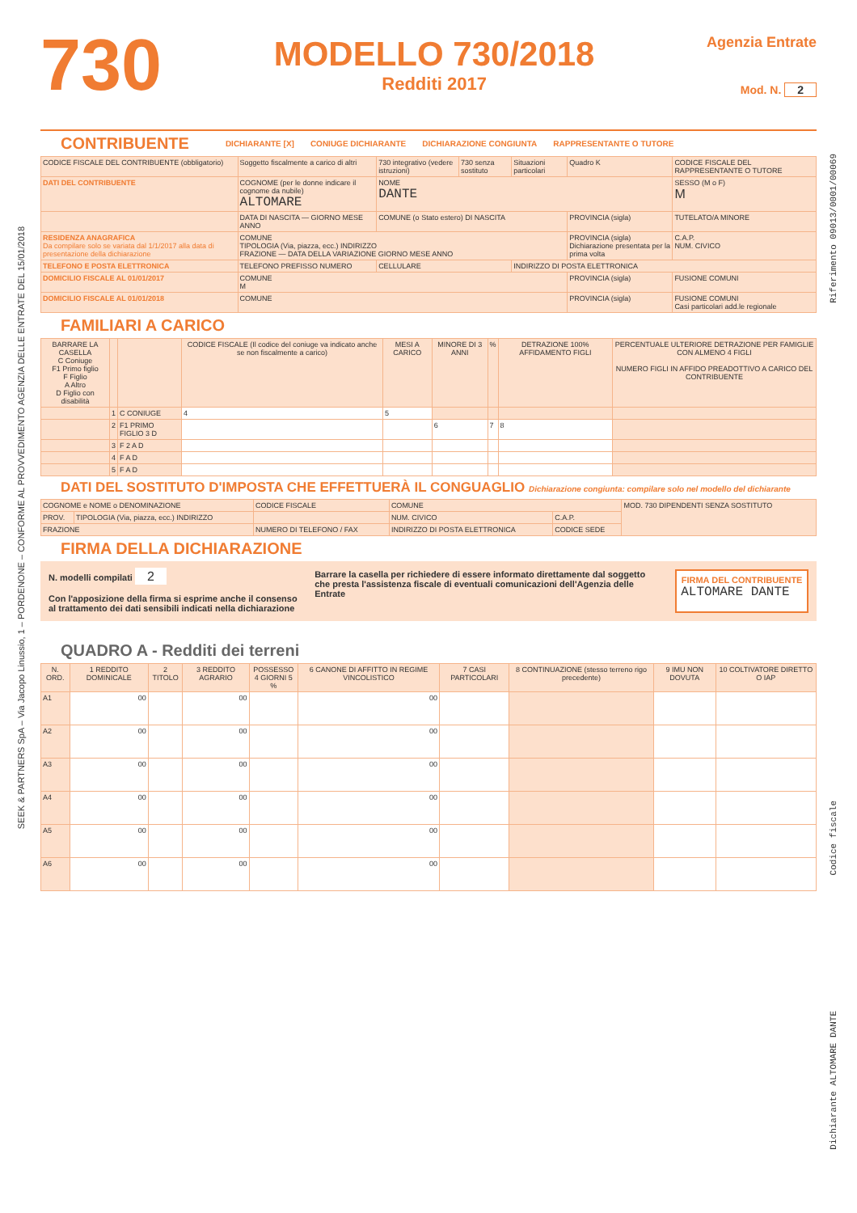730
MODELLO 730/2018
Redditi 2017
Agenzia Entrate
Mod. N. 2
CONTRIBUENTE DICHIARANTE [X] CONIUGE DICHIARANTE DICHIARAZIONE CONGIUNTA RAPPRESENTANTE O TUTORE
| CODICE FISCALE DEL CONTRIBUENTE (obbligatorio) | | Soggetto fiscalmente a carico di altri | 730 integrativo (vedere istruzioni) | 730 senza sostituto | Situazioni particolari | Quadro K | CODICE FISCALE DEL RAPPRESENTANTE O TUTORE |
| DATI DEL CONTRIBUENTE | COGNOME (per le donne indicare il cognome da nubile) ALTOMARE | | NOME DANTE | | | | SESSO (M o F) M |
| | DATA DI NASCITA — GIORNO MESE ANNO | | COMUNE (o Stato estero) DI NASCITA | | | PROVINCIA (sigla) | TUTELATO/A MINORE |
| RESIDENZA ANAGRAFICA Da compilare solo se variata dal 1/1/2017 alla data di presentazione della dichiarazione | COMUNE TIPOLOGIA (Via, piazza, ecc.) INDIRIZZO FRAZIONE — DATA DELLA VARIAZIONE GIORNO MESE ANNO | | | | | PROVINCIA (sigla) Dichiarazione presentata per la prima volta | C.A.P. NUM. CIVICO |
| TELEFONO E POSTA ELETTRONICA | TELEFONO PREFISSO NUMERO | | CELLULARE | | INDIRIZZO DI POSTA ELETTRONICA | | |
| DOMICILIO FISCALE AL 01/01/2017 | COMUNE M | | | | | PROVINCIA (sigla) | FUSIONE COMUNI |
| DOMICILIO FISCALE AL 01/01/2018 | COMUNE | | | | | PROVINCIA (sigla) | FUSIONE COMUNI Casi particolari add.le regionale |
FAMILIARI A CARICO
| BARRARE LA CASELLA C Coniuge F1 Primo figlio F Figlio A Altro D Figlio con disabilità | | | CODICE FISCALE (Il codice del coniuge va indicato anche se non fiscalmente a carico) | MESI A CARICO | MINORE DI 3 ANNI | % | DETRAZIONE 100% AFFIDAMENTO FIGLI | PERCENTUALE ULTERIORE DETRAZIONE PER FAMIGLIE CON ALMENO 4 FIGLI NUMERO FIGLI IN AFFIDO PREADOTTIVO A CARICO DEL CONTRIBUENTE |
| --- | --- | --- | --- | --- | --- | --- | --- | --- |
| | 1 | C CONIUGE | 4 | 5 | | | | |
| | 2 | F1 PRIMO FIGLIO 3 D | | | 6 | 7 | 8 | |
| | 3 | F 2 A D | | | | | | |
| | 4 | F A D | | | | | | |
| | 5 | F A D | | | | | | |
DATI DEL SOSTITUTO D'IMPOSTA CHE EFFETTUERÀ IL CONGUAGLIO Dichiarazione congiunta: compilare solo nel modello del dichiarante
| COGNOME e NOME o DENOMINAZIONE | | CODICE FISCALE | | COMUNE | | MOD. 730 DIPENDENTI SENZA SOSTITUTO |
| PROV. | TIPOLOGIA (Via, piazza, ecc.) INDIRIZZO | | | NUM. CIVICO | C.A.P. | |
| FRAZIONE | | NUMERO DI TELEFONO / FAX | INDIRIZZO DI POSTA ELETTRONICA | | CODICE SEDE | |
FIRMA DELLA DICHIARAZIONE
N. modelli compilati 2
Con l'apposizione della firma si esprime anche il consenso al trattamento dei dati sensibili indicati nella dichiarazione
Barrare la casella per richiedere di essere informato direttamente dal soggetto che presta l'assistenza fiscale di eventuali comunicazioni dell'Agenzia delle Entrate
FIRMA DEL CONTRIBUENTE
ALTOMARE DANTE
QUADRO A - Redditi dei terreni
| N. ORD. | 1 REDDITO DOMINICALE | 2 TITOLO | 3 REDDITO AGRARIO | POSSESSO 4 GIORNI 5 % | 6 CANONE DI AFFITTO IN REGIME VINCOLISTICO | 7 CASI PARTICOLARI | 8 CONTINUAZIONE (stesso terreno rigo precedente) | 9 IMU NON DOVUTA | 10 COLTIVATORE DIRETTO O IAP |
| --- | --- | --- | --- | --- | --- | --- | --- | --- | --- |
| A1 | 00 | | 00 | | 00 | | | | |
| A2 | 00 | | 00 | | 00 | | | | |
| A3 | 00 | | 00 | | 00 | | | | |
| A4 | 00 | | 00 | | 00 | | | | |
| A5 | 00 | | 00 | | 00 | | | | |
| A6 | 00 | | 00 | | 00 | | | | |
SEEK & PARTNERS SpA – Via Jacopo Linussio, 1 – PORDENONE – CONFORME AL PROVVEDIMENTO AGENZIA DELLE ENTRATE DEL 15/01/2018
Riferimento 09013/0001/00069
Codice fiscale
Dichiarante ALTOMARE DANTE